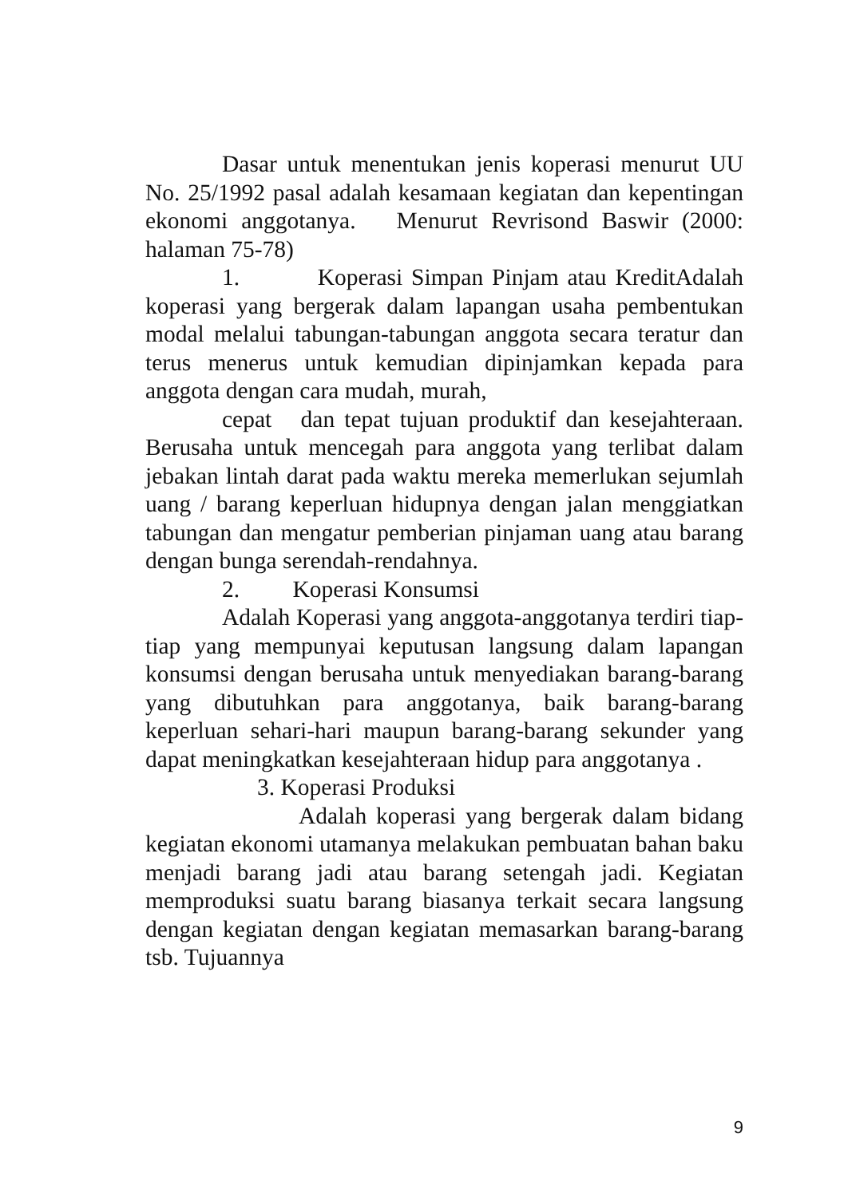Dasar untuk menentukan jenis koperasi menurut UU No. 25/1992 pasal adalah kesamaan kegiatan dan kepentingan ekonomi anggotanya. Menurut Revrisond Baswir (2000: halaman 75-78)
1. Koperasi Simpan Pinjam atau KreditAdalah koperasi yang bergerak dalam lapangan usaha pembentukan modal melalui tabungan-tabungan anggota secara teratur dan terus menerus untuk kemudian dipinjamkan kepada para anggota dengan cara mudah, murah,
cepat dan tepat tujuan produktif dan kesejahteraan. Berusaha untuk mencegah para anggota yang terlibat dalam jebakan lintah darat pada waktu mereka memerlukan sejumlah uang / barang keperluan hidupnya dengan jalan menggiatkan tabungan dan mengatur pemberian pinjaman uang atau barang dengan bunga serendah-rendahnya.
2. Koperasi Konsumsi
Adalah Koperasi yang anggota-anggotanya terdiri tiap-tiap yang mempunyai keputusan langsung dalam lapangan konsumsi dengan berusaha untuk menyediakan barang-barang yang dibutuhkan para anggotanya, baik barang-barang keperluan sehari-hari maupun barang-barang sekunder yang dapat meningkatkan kesejahteraan hidup para anggotanya .
3. Koperasi Produksi
Adalah koperasi yang bergerak dalam bidang kegiatan ekonomi utamanya melakukan pembuatan bahan baku menjadi barang jadi atau barang setengah jadi. Kegiatan memproduksi suatu barang biasanya terkait secara langsung dengan kegiatan dengan kegiatan memasarkan barang-barang tsb. Tujuannya
9